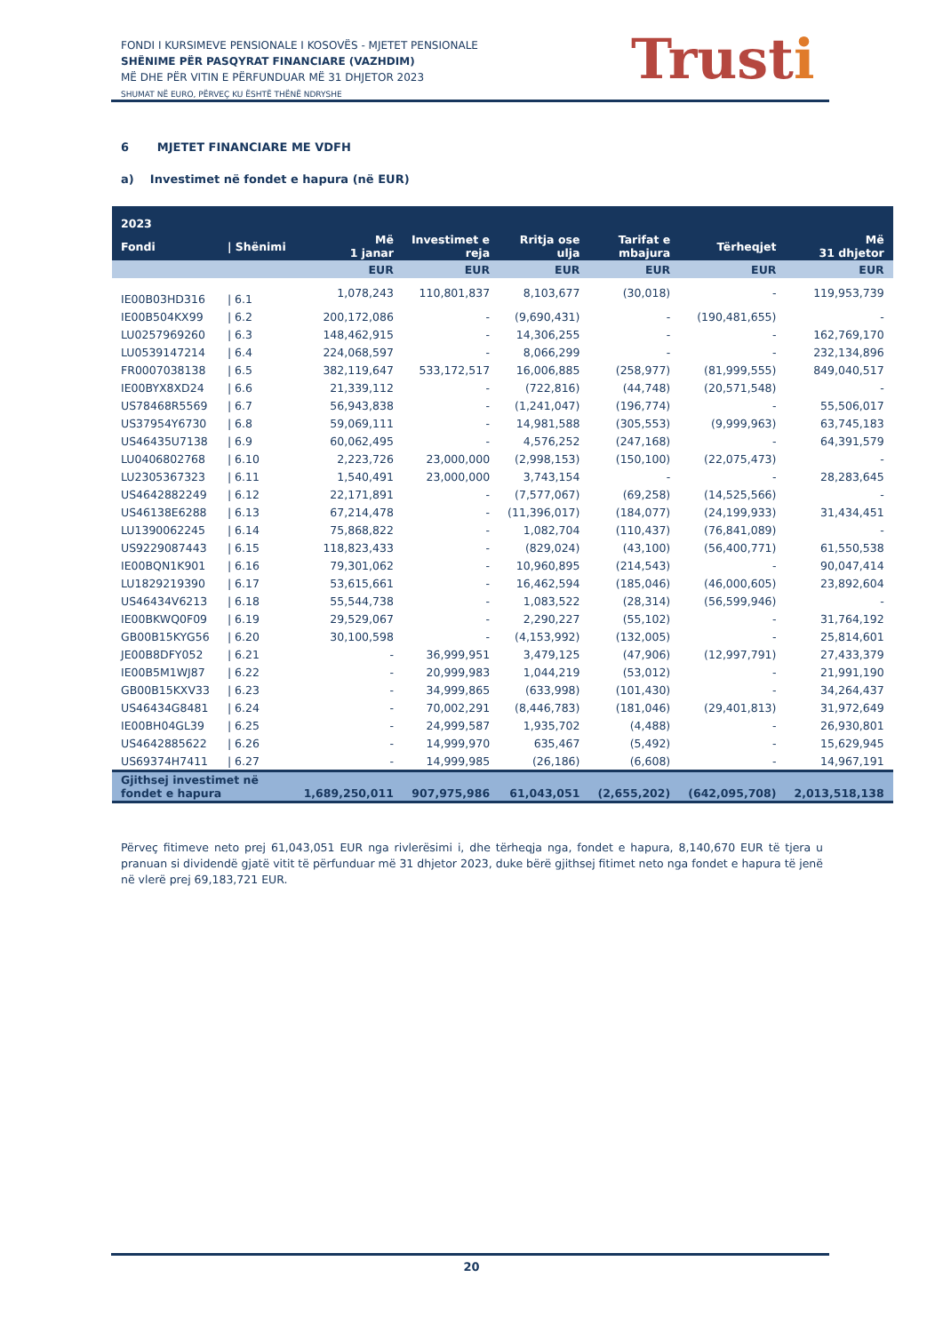FONDI I KURSIMEVE PENSIONALE I KOSOVËS - MJETET PENSIONALE
SHËNIME PËR PASQYRAT FINANCIARE (VAZHDIM)
MË DHE PËR VITIN E PËRFUNDUAR MË 31 DHJETOR 2023
SHUMAT NË EURO, PËRVEÇ KU ËSHTË THËNË NDRYSHE
Trusti
6 MJETET FINANCIARE ME VDFH
a) Investimet në fondet e hapura (në EUR)
| 2023 | | | | | | | |
| --- | --- | --- | --- | --- | --- | --- | --- |
| Fondi | / Shënimi | Më 1 janar | Investimet e reja | Rritja ose ulja | Tarifat e mbajura | Tërheqjet | Më 31 dhjetor |
| | | EUR | EUR | EUR | EUR | EUR | EUR |
| IE00B03HD316 | / 6.1 | 1,078,243 | 110,801,837 | 8,103,677 | (30,018) | - | 119,953,739 |
| IE00B504KX99 | / 6.2 | 200,172,086 | - | (9,690,431) | - | (190,481,655) | - |
| LU0257969260 | / 6.3 | 148,462,915 | - | 14,306,255 | - | - | 162,769,170 |
| LU0539147214 | / 6.4 | 224,068,597 | - | 8,066,299 | - | - | 232,134,896 |
| FR0007038138 | / 6.5 | 382,119,647 | 533,172,517 | 16,006,885 | (258,977) | (81,999,555) | 849,040,517 |
| IE00BYX8XD24 | / 6.6 | 21,339,112 | - | (722,816) | (44,748) | (20,571,548) | - |
| US78468R5569 | / 6.7 | 56,943,838 | - | (1,241,047) | (196,774) | - | 55,506,017 |
| US37954Y6730 | / 6.8 | 59,069,111 | - | 14,981,588 | (305,553) | (9,999,963) | 63,745,183 |
| US46435U7138 | / 6.9 | 60,062,495 | - | 4,576,252 | (247,168) | - | 64,391,579 |
| LU0406802768 | / 6.10 | 2,223,726 | 23,000,000 | (2,998,153) | (150,100) | (22,075,473) | - |
| LU2305367323 | / 6.11 | 1,540,491 | 23,000,000 | 3,743,154 | - | - | 28,283,645 |
| US4642882249 | / 6.12 | 22,171,891 | - | (7,577,067) | (69,258) | (14,525,566) | - |
| US46138E6288 | / 6.13 | 67,214,478 | - | (11,396,017) | (184,077) | (24,199,933) | 31,434,451 |
| LU1390062245 | / 6.14 | 75,868,822 | - | 1,082,704 | (110,437) | (76,841,089) | - |
| US9229087443 | / 6.15 | 118,823,433 | - | (829,024) | (43,100) | (56,400,771) | 61,550,538 |
| IE00BQN1K901 | / 6.16 | 79,301,062 | - | 10,960,895 | (214,543) | - | 90,047,414 |
| LU1829219390 | / 6.17 | 53,615,661 | - | 16,462,594 | (185,046) | (46,000,605) | 23,892,604 |
| US46434V6213 | / 6.18 | 55,544,738 | - | 1,083,522 | (28,314) | (56,599,946) | - |
| IE00BKWQ0F09 | / 6.19 | 29,529,067 | - | 2,290,227 | (55,102) | - | 31,764,192 |
| GB00B15KYG56 | / 6.20 | 30,100,598 | - | (4,153,992) | (132,005) | - | 25,814,601 |
| JE00B8DFY052 | / 6.21 | - | 36,999,951 | 3,479,125 | (47,906) | (12,997,791) | 27,433,379 |
| IE00B5M1WJ87 | / 6.22 | - | 20,999,983 | 1,044,219 | (53,012) | - | 21,991,190 |
| GB00B15KXV33 | / 6.23 | - | 34,999,865 | (633,998) | (101,430) | - | 34,264,437 |
| US46434G8481 | / 6.24 | - | 70,002,291 | (8,446,783) | (181,046) | (29,401,813) | 31,972,649 |
| IE00BH04GL39 | / 6.25 | - | 24,999,587 | 1,935,702 | (4,488) | - | 26,930,801 |
| US4642885622 | / 6.26 | - | 14,999,970 | 635,467 | (5,492) | - | 15,629,945 |
| US69374H7411 | / 6.27 | - | 14,999,985 | (26,186) | (6,608) | - | 14,967,191 |
| Gjithsej investimet në fondet e hapura | | 1,689,250,011 | 907,975,986 | 61,043,051 | (2,655,202) | (642,095,708) | 2,013,518,138 |
Përveç fitimeve neto prej 61,043,051 EUR nga rivlerësimi i, dhe tërheqja nga, fondet e hapura, 8,140,670 EUR të tjera u pranuan si dividendë gjatë vitit të përfunduar më 31 dhjetor 2023, duke bërë gjithsej fitimet neto nga fondet e hapura të jenë në vlerë prej 69,183,721 EUR.
20